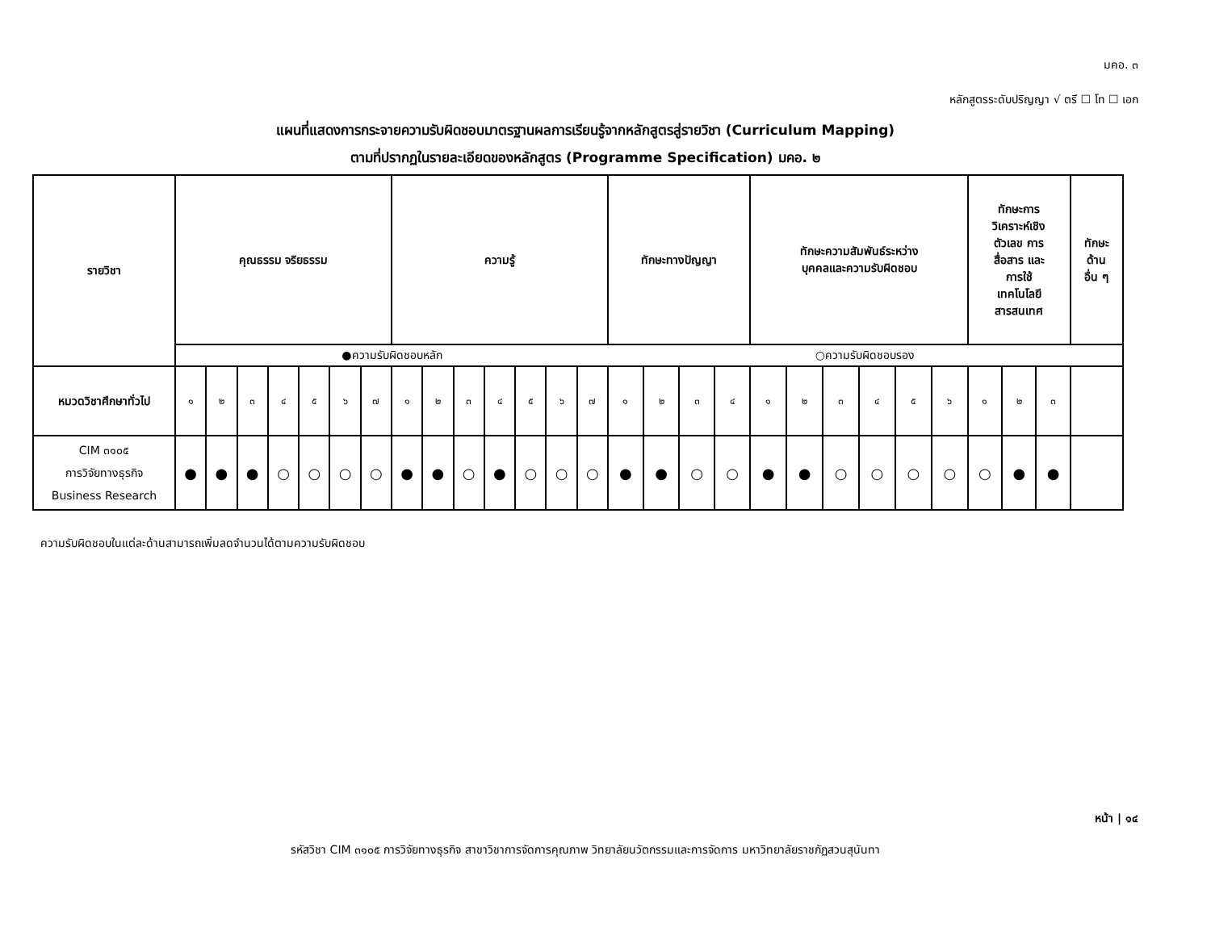มคอ. ๓
หลักสูตรระดับปริญญา √ ตรี ☐ โท ☐ เอก
แผนที่แสดงการกระจายความรับผิดชอบมาตรฐานผลการเรียนรู้จากหลักสูตรสู่รายวิชา (Curriculum Mapping)
ตามที่ปรากฏในรายละเอียดของหลักสูตร (Programme Specification) มคอ. ๒
| รายวิชา | คุณธรรม จริยธรรม | | | | | | | ความรู้ | | | | | | | ทักษะทางปัญญา | | | | ทักษะความสัมพันธ์ระหว่าง บุคคลและความรับผิดชอบ | | | | | | ทักษะการ วิเคราะห์เชิง ตัวเลข การ สื่อสาร และ การใช้ เทคโนโลยี สารสนเทศ | | | ทักษะ ด้าน อื่น ๆ |
| --- | --- | --- | --- | --- | --- | --- | --- | --- | --- | --- | --- | --- | --- | --- | --- | --- | --- | --- | --- | --- | --- | --- | --- | --- | --- | --- | --- | --- |
| | ●ความรับผิดชอบหลัก | | | | | | | | | | | | | | ○ความรับผิดชอบรอง | | | | | | | | | | | | | |
| หมวดวิชาศึกษาทั่วไป | ๑ | ๒ | ๓ | ๔ | ๕ | ๖ | ๗ | ๑ | ๒ | ๓ | ๔ | ๕ | ๖ | ๗ | ๑ | ๒ | ๓ | ๔ | ๑ | ๒ | ๓ | ๔ | ๕ | ๖ | ๑ | ๒ | ๓ | |
| CIM ๓๑๐๕ การวิจัยทางธุรกิจ Business Research | ● | ● | ● | ○ | ○ | ○ | ○ | ● | ● | ○ | ● | ○ | ○ | ○ | ● | ● | ○ | ○ | ● | ● | ○ | ○ | ○ | ○ | ○ | ● | ● | |
ความรับผิดชอบในแต่ละด้านสามารถเพิ่มลดจำนวนได้ตามความรับผิดชอบ
หน้า | ๑๔
รหัสวิชา CIM ๓๑๐๕ การวิจัยทางธุรกิจ สาขาวิชาการจัดการคุณภาพ วิทยาลัยนวัตกรรมและการจัดการ มหาวิทยาลัยราชภัฏสวนสุนันทา